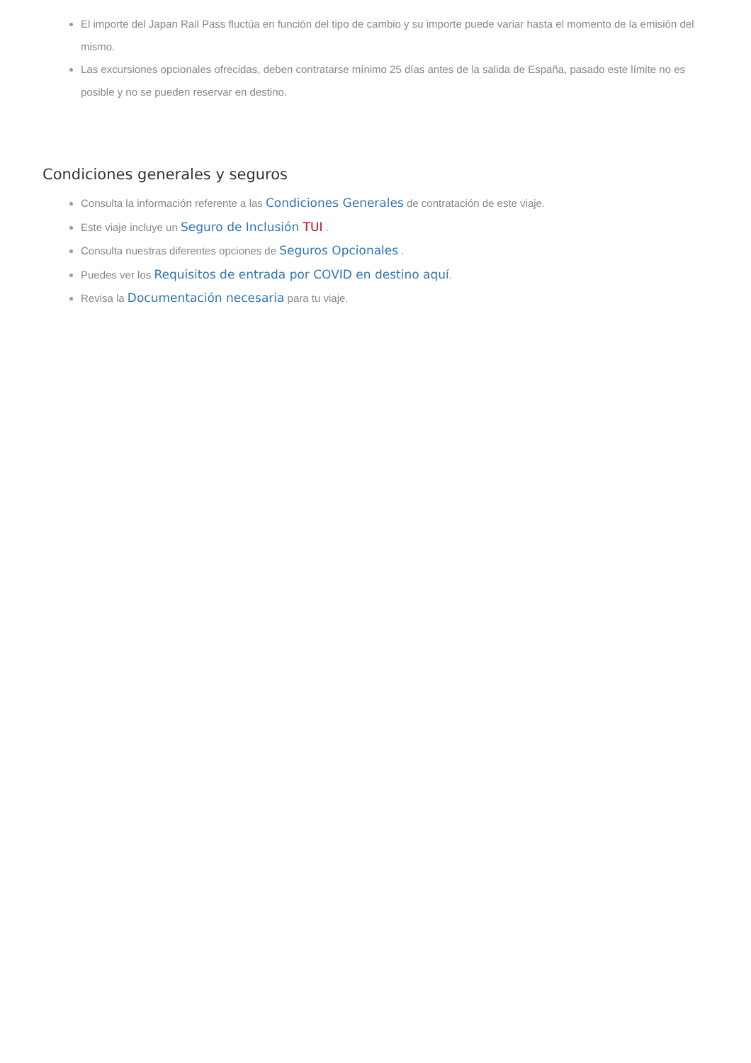El importe del Japan Rail Pass fluctúa en función del tipo de cambio y su importe puede variar hasta el momento de la emisión del mismo.
Las excursiones opcionales ofrecidas, deben contratarse mínimo 25 días antes de la salida de España, pasado este límite no es posible y no se pueden reservar en destino.
Condiciones generales y seguros
Consulta la información referente a las Condiciones Generales de contratación de este viaje.
Este viaje incluye un Seguro de Inclusión TUI .
Consulta nuestras diferentes opciones de Seguros Opcionales .
Puedes ver los Requisitos de entrada por COVID en destino aquí.
Revisa la Documentación necesaria para tu viaje.